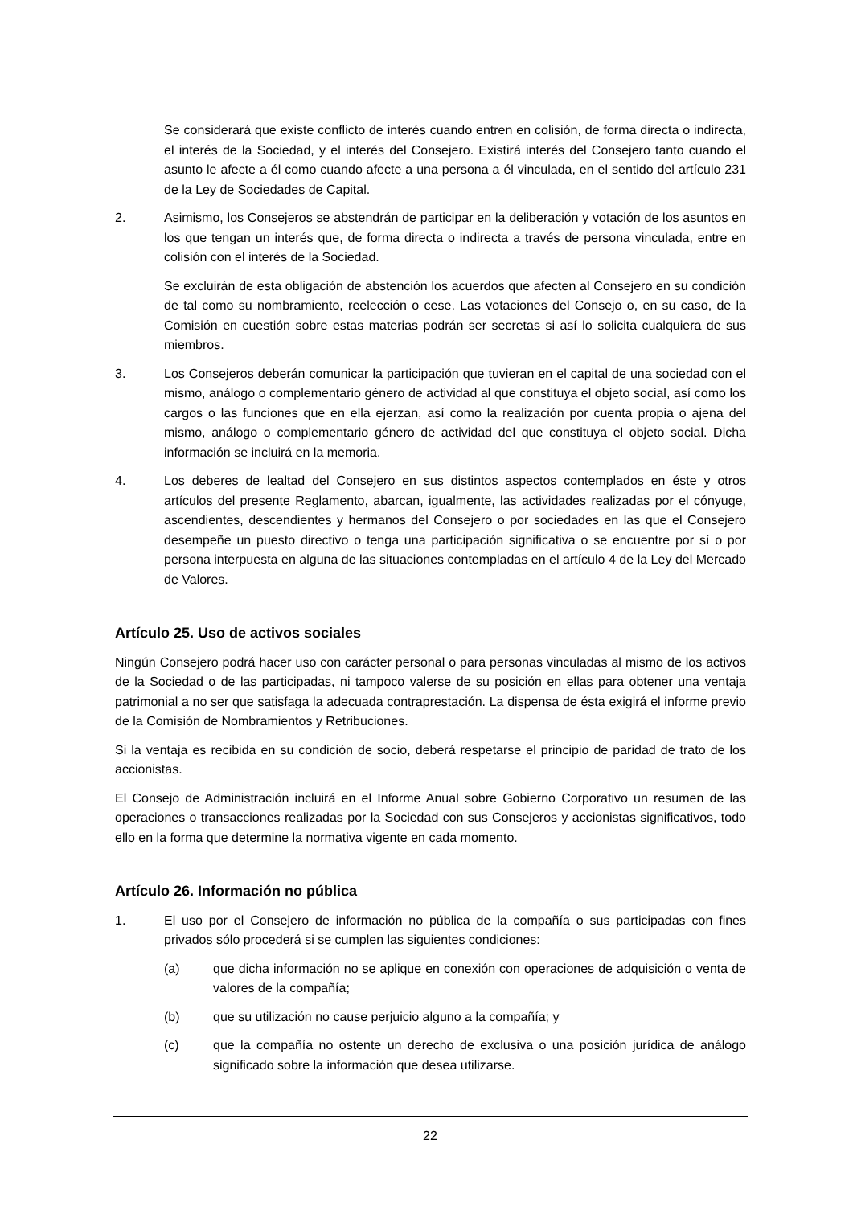Se considerará que existe conflicto de interés cuando entren en colisión, de forma directa o indirecta, el interés de la Sociedad, y el interés del Consejero. Existirá interés del Consejero tanto cuando el asunto le afecte a él como cuando afecte a una persona a él vinculada, en el sentido del artículo 231 de la Ley de Sociedades de Capital.
2. Asimismo, los Consejeros se abstendrán de participar en la deliberación y votación de los asuntos en los que tengan un interés que, de forma directa o indirecta a través de persona vinculada, entre en colisión con el interés de la Sociedad.
Se excluirán de esta obligación de abstención los acuerdos que afecten al Consejero en su condición de tal como su nombramiento, reelección o cese. Las votaciones del Consejo o, en su caso, de la Comisión en cuestión sobre estas materias podrán ser secretas si así lo solicita cualquiera de sus miembros.
3. Los Consejeros deberán comunicar la participación que tuvieran en el capital de una sociedad con el mismo, análogo o complementario género de actividad al que constituya el objeto social, así como los cargos o las funciones que en ella ejerzan, así como la realización por cuenta propia o ajena del mismo, análogo o complementario género de actividad del que constituya el objeto social. Dicha información se incluirá en la memoria.
4. Los deberes de lealtad del Consejero en sus distintos aspectos contemplados en éste y otros artículos del presente Reglamento, abarcan, igualmente, las actividades realizadas por el cónyuge, ascendientes, descendientes y hermanos del Consejero o por sociedades en las que el Consejero desempeñe un puesto directivo o tenga una participación significativa o se encuentre por sí o por persona interpuesta en alguna de las situaciones contempladas en el artículo 4 de la Ley del Mercado de Valores.
Artículo 25. Uso de activos sociales
Ningún Consejero podrá hacer uso con carácter personal o para personas vinculadas al mismo de los activos de la Sociedad o de las participadas, ni tampoco valerse de su posición en ellas para obtener una ventaja patrimonial a no ser que satisfaga la adecuada contraprestación. La dispensa de ésta exigirá el informe previo de la Comisión de Nombramientos y Retribuciones.
Si la ventaja es recibida en su condición de socio, deberá respetarse el principio de paridad de trato de los accionistas.
El Consejo de Administración incluirá en el Informe Anual sobre Gobierno Corporativo un resumen de las operaciones o transacciones realizadas por la Sociedad con sus Consejeros y accionistas significativos, todo ello en la forma que determine la normativa vigente en cada momento.
Artículo 26. Información no pública
1. El uso por el Consejero de información no pública de la compañía o sus participadas con fines privados sólo procederá si se cumplen las siguientes condiciones:
(a) que dicha información no se aplique en conexión con operaciones de adquisición o venta de valores de la compañía;
(b) que su utilización no cause perjuicio alguno a la compañía; y
(c) que la compañía no ostente un derecho de exclusiva o una posición jurídica de análogo significado sobre la información que desea utilizarse.
22